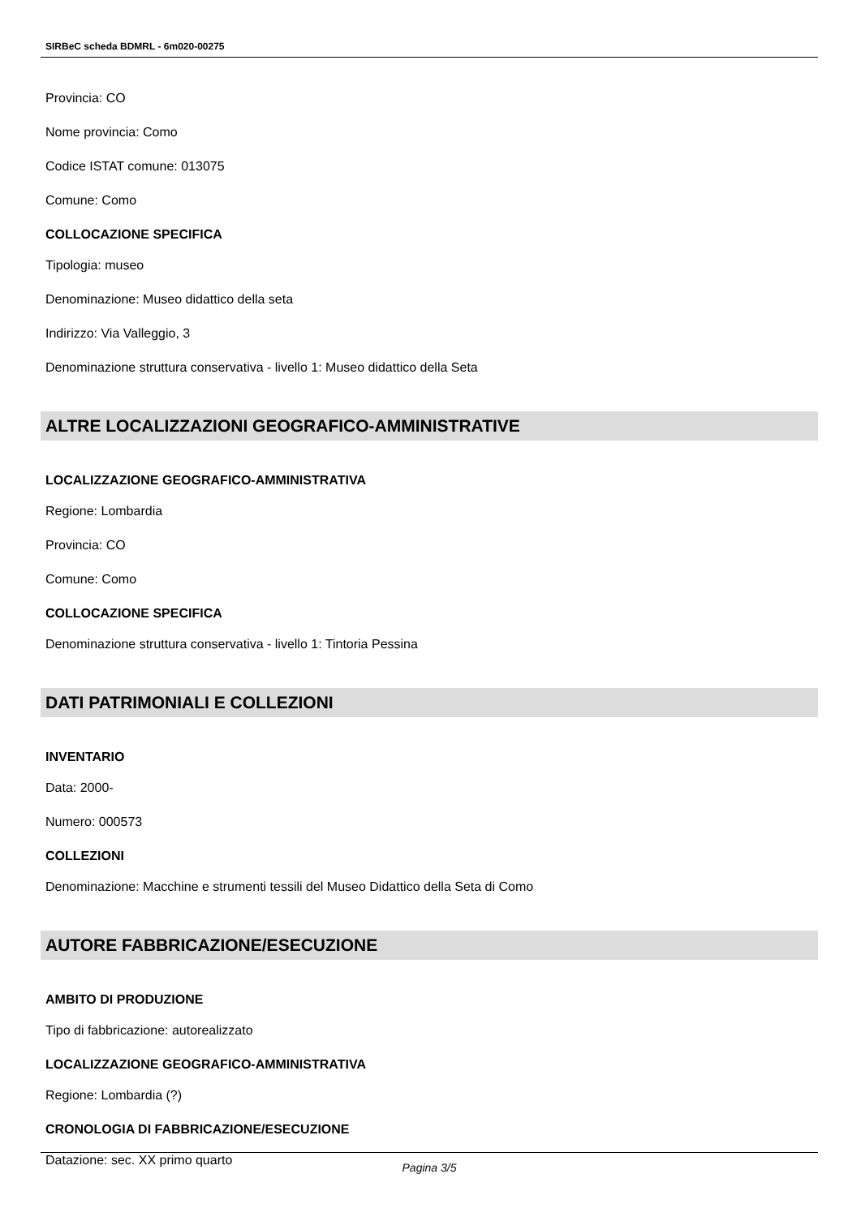SIRBeC scheda BDMRL - 6m020-00275
Provincia: CO
Nome provincia: Como
Codice ISTAT comune: 013075
Comune: Como
COLLOCAZIONE SPECIFICA
Tipologia: museo
Denominazione: Museo didattico della seta
Indirizzo: Via Valleggio, 3
Denominazione struttura conservativa - livello 1: Museo didattico della Seta
ALTRE LOCALIZZAZIONI GEOGRAFICO-AMMINISTRATIVE
LOCALIZZAZIONE GEOGRAFICO-AMMINISTRATIVA
Regione: Lombardia
Provincia: CO
Comune: Como
COLLOCAZIONE SPECIFICA
Denominazione struttura conservativa - livello 1: Tintoria Pessina
DATI PATRIMONIALI E COLLEZIONI
INVENTARIO
Data: 2000-
Numero: 000573
COLLEZIONI
Denominazione: Macchine e strumenti tessili del Museo Didattico della Seta di Como
AUTORE FABBRICAZIONE/ESECUZIONE
AMBITO DI PRODUZIONE
Tipo di fabbricazione: autorealizzato
LOCALIZZAZIONE GEOGRAFICO-AMMINISTRATIVA
Regione: Lombardia (?)
CRONOLOGIA DI FABBRICAZIONE/ESECUZIONE
Datazione: sec. XX primo quarto
Pagina 3/5